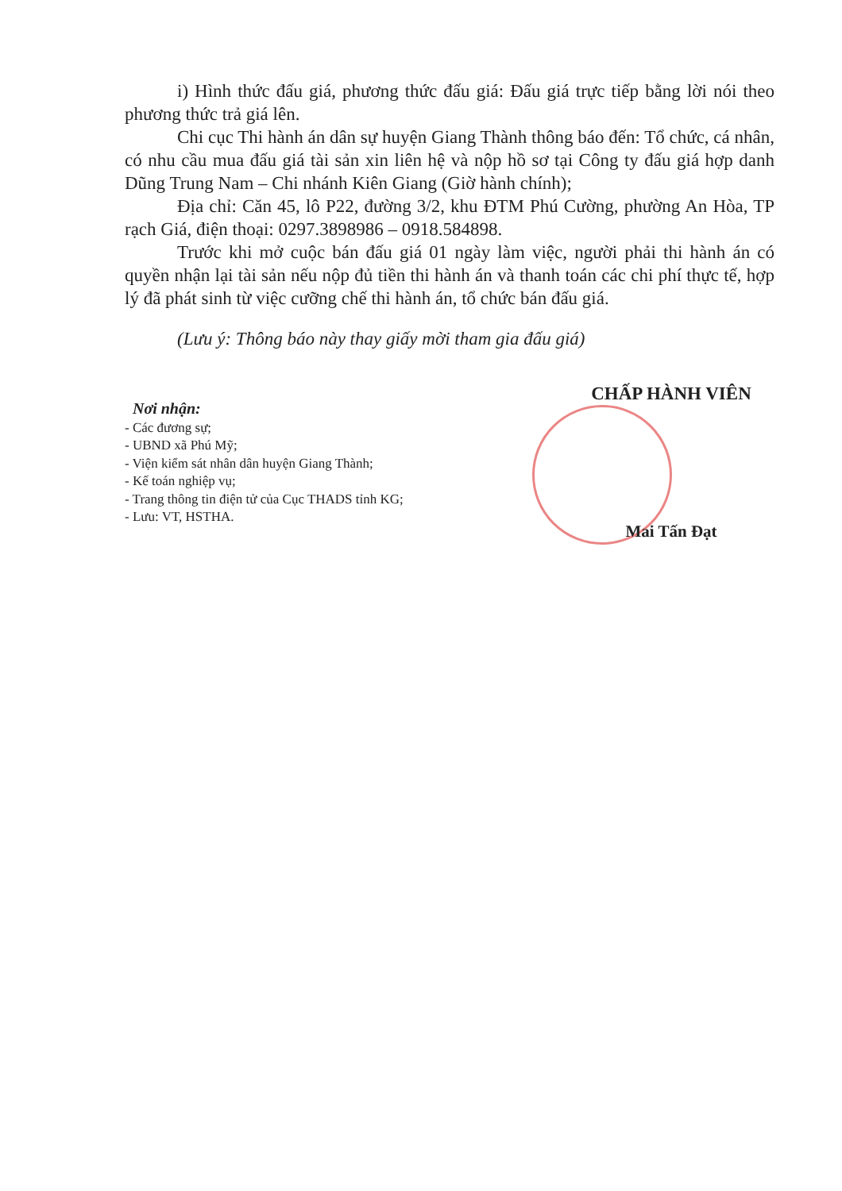i) Hình thức đấu giá, phương thức đấu giá: Đấu giá trực tiếp bằng lời nói theo phương thức trả giá lên.
Chi cục Thi hành án dân sự huyện Giang Thành thông báo đến: Tổ chức, cá nhân, có nhu cầu mua đấu giá tài sản xin liên hệ và nộp hồ sơ tại Công ty đấu giá hợp danh Dũng Trung Nam – Chi nhánh Kiên Giang (Giờ hành chính);
Địa chỉ: Căn 45, lô P22, đường 3/2, khu ĐTM Phú Cường, phường An Hòa, TP rạch Giá, điện thoại: 0297.3898986 – 0918.584898.
Trước khi mở cuộc bán đấu giá 01 ngày làm việc, người phải thi hành án có quyền nhận lại tài sản nếu nộp đủ tiền thi hành án và thanh toán các chi phí thực tế, hợp lý đã phát sinh từ việc cưỡng chế thi hành án, tổ chức bán đấu giá.
(Lưu ý: Thông báo này thay giấy mời tham gia đấu giá)
Nơi nhận:
- Các đương sự;
- UBND xã Phú Mỹ;
- Viện kiểm sát nhân dân huyện Giang Thành;
- Kế toán nghiệp vụ;
- Trang thông tin điện tử của Cục THADS tỉnh KG;
- Lưu: VT, HSTHA.
CHẤP HÀNH VIÊN
Mai Tấn Đạt